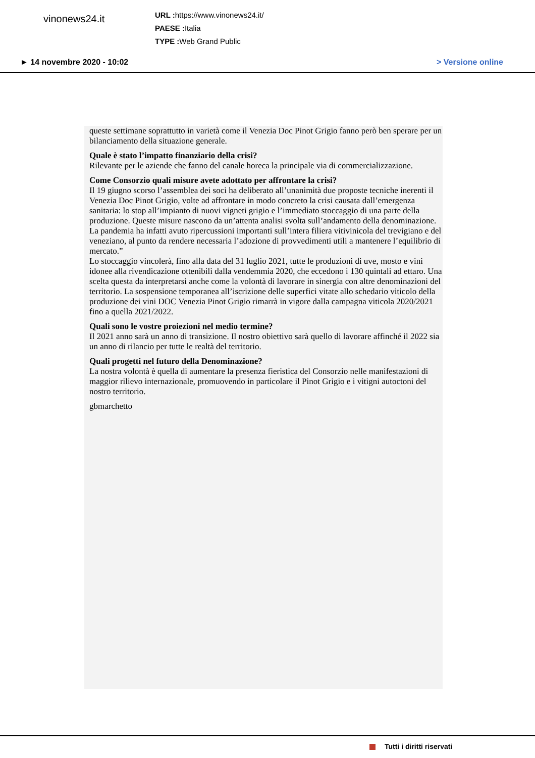vinonews24.it
URL : https://www.vinonews24.it/
PAESE : Italia
TYPE : Web Grand Public
► 14 novembre 2020 - 10:02 > Versione online
queste settimane soprattutto in varietà come il Venezia Doc Pinot Grigio fanno però ben sperare per un bilanciamento della situazione generale.
Quale è stato l’impatto finanziario della crisi?
Rilevante per le aziende che fanno del canale horeca la principale via di commercializzazione.
Come Consorzio quali misure avete adottato per affrontare la crisi?
Il 19 giugno scorso l’assemblea dei soci ha deliberato all’unanimità due proposte tecniche inerenti il Venezia Doc Pinot Grigio, volte ad affrontare in modo concreto la crisi causata dall’emergenza sanitaria: lo stop all’impianto di nuovi vigneti grigio e l’immediato stoccaggio di una parte della produzione. Queste misure nascono da un’attenta analisi svolta sull’andamento della denominazione. La pandemia ha infatti avuto ripercussioni importanti sull’intera filiera vitivinicola del trevigiano e del veneziano, al punto da rendere necessaria l’adozione di provvedimenti utili a mantenere l’equilibrio di mercato.”
Lo stoccaggio vincolerà, fino alla data del 31 luglio 2021, tutte le produzioni di uve, mosto e vini idonee alla rivendicazione ottenibili dalla vendemmia 2020, che eccedono i 130 quintali ad ettaro. Una scelta questa da interpretarsi anche come la volontà di lavorare in sinergia con altre denominazioni del territorio. La sospensione temporanea all’iscrizione delle superfici vitate allo schedario viticolo della produzione dei vini DOC Venezia Pinot Grigio rimarrà in vigore dalla campagna viticola 2020/2021 fino a quella 2021/2022.
Quali sono le vostre proiezioni nel medio termine?
Il 2021 anno sarà un anno di transizione. Il nostro obiettivo sarà quello di lavorare affinché il 2022 sia un anno di rilancio per tutte le realtà del territorio.
Quali progetti nel futuro della Denominazione?
La nostra volontà è quella di aumentare la presenza fieristica del Consorzio nelle manifestazioni di maggior rilievo internazionale, promuovendo in particolare il Pinot Grigio e i vitigni autoctoni del nostro territorio.
gbmarchetto
Tutti i diritti riservati